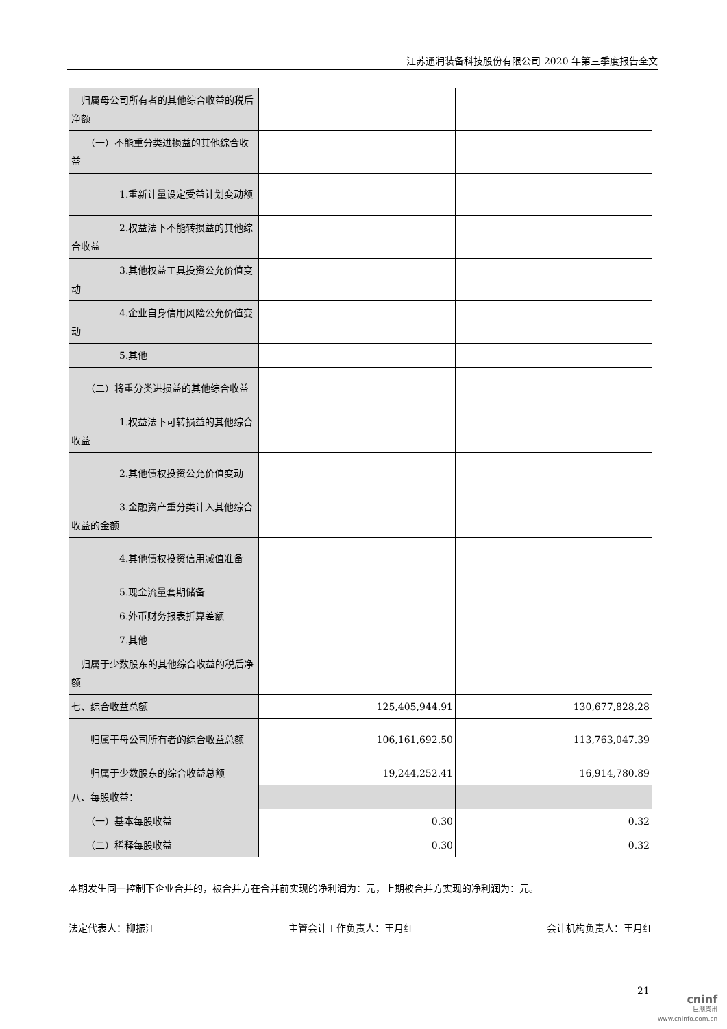江苏通润装备科技股份有限公司 2020 年第三季度报告全文
| 归属母公司所有者的其他综合收益的税后净额 | | |
| （一）不能重分类进损益的其他综合收益 | | |
| 1.重新计量设定受益计划变动额 | | |
| 2.权益法下不能转损益的其他综合收益 | | |
| 3.其他权益工具投资公允价值变动 | | |
| 4.企业自身信用风险公允价值变动 | | |
| 5.其他 | | |
| （二）将重分类进损益的其他综合收益 | | |
| 1.权益法下可转损益的其他综合收益 | | |
| 2.其他债权投资公允价值变动 | | |
| 3.金融资产重分类计入其他综合收益的金额 | | |
| 4.其他债权投资信用减值准备 | | |
| 5.现金流量套期储备 | | |
| 6.外币财务报表折算差额 | | |
| 7.其他 | | |
| 归属于少数股东的其他综合收益的税后净额 | | |
| 七、综合收益总额 | 125,405,944.91 | 130,677,828.28 |
| 归属于母公司所有者的综合收益总额 | 106,161,692.50 | 113,763,047.39 |
| 归属于少数股东的综合收益总额 | 19,244,252.41 | 16,914,780.89 |
| 八、每股收益： | | |
| （一）基本每股收益 | 0.30 | 0.32 |
| （二）稀释每股收益 | 0.30 | 0.32 |
本期发生同一控制下企业合并的，被合并方在合并前实现的净利润为：元，上期被合并方实现的净利润为：元。
法定代表人：柳振江 主管会计工作负责人：王月红 会计机构负责人：王月红
21
cninf
巨潮资讯
www.cninfo.com.cn